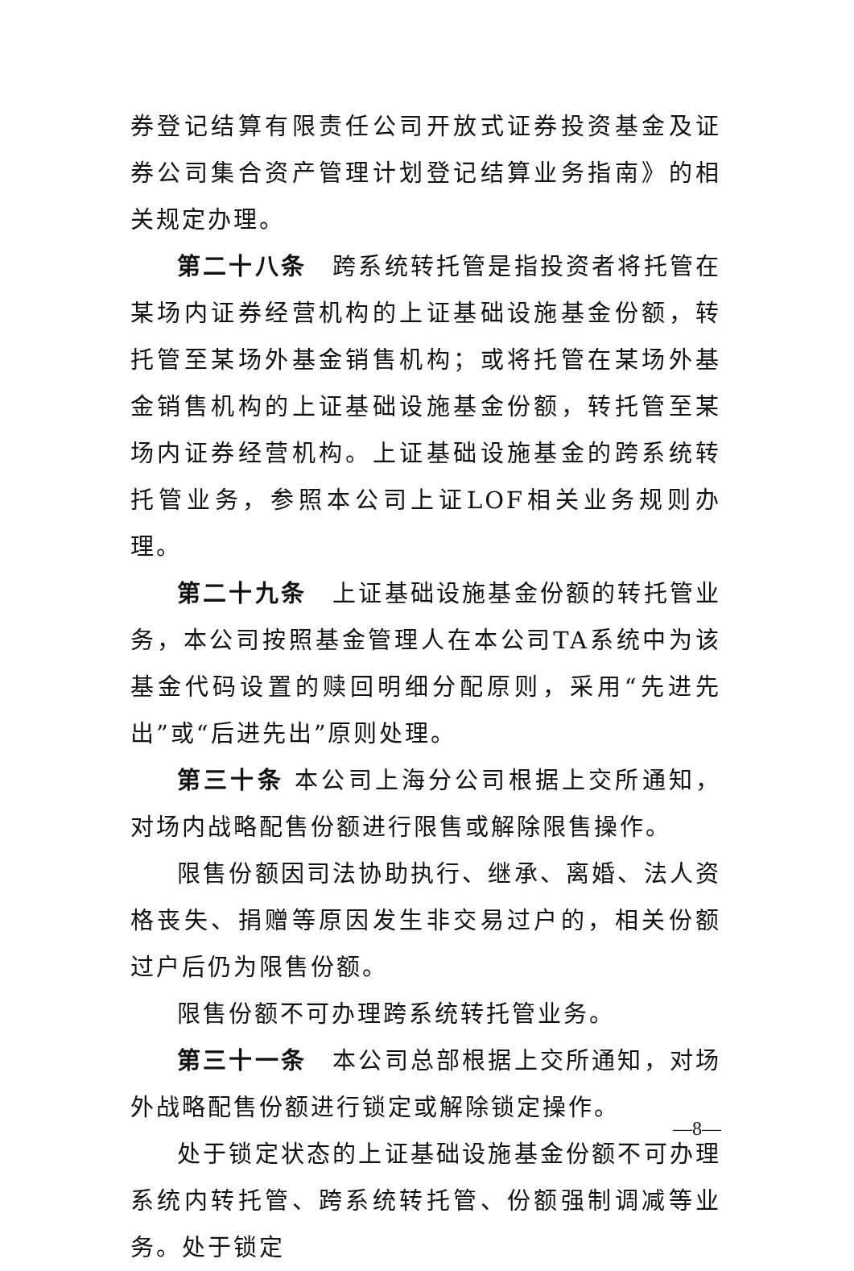券登记结算有限责任公司开放式证券投资基金及证券公司集合资产管理计划登记结算业务指南》的相关规定办理。
第二十八条　跨系统转托管是指投资者将托管在某场内证券经营机构的上证基础设施基金份额，转托管至某场外基金销售机构；或将托管在某场外基金销售机构的上证基础设施基金份额，转托管至某场内证券经营机构。上证基础设施基金的跨系统转托管业务，参照本公司上证LOF相关业务规则办理。
第二十九条　上证基础设施基金份额的转托管业务，本公司按照基金管理人在本公司TA系统中为该基金代码设置的赎回明细分配原则，采用“先进先出”或“后进先出”原则处理。
第三十条 本公司上海分公司根据上交所通知，对场内战略配售份额进行限售或解除限售操作。
限售份额因司法协助执行、继承、离婚、法人资格丧失、捐赠等原因发生非交易过户的，相关份额过户后仍为限售份额。
限售份额不可办理跨系统转托管业务。
第三十一条　本公司总部根据上交所通知，对场外战略配售份额进行锁定或解除锁定操作。
处于锁定状态的上证基础设施基金份额不可办理系统内转托管、跨系统转托管、份额强制调减等业务。处于锁定
—8—